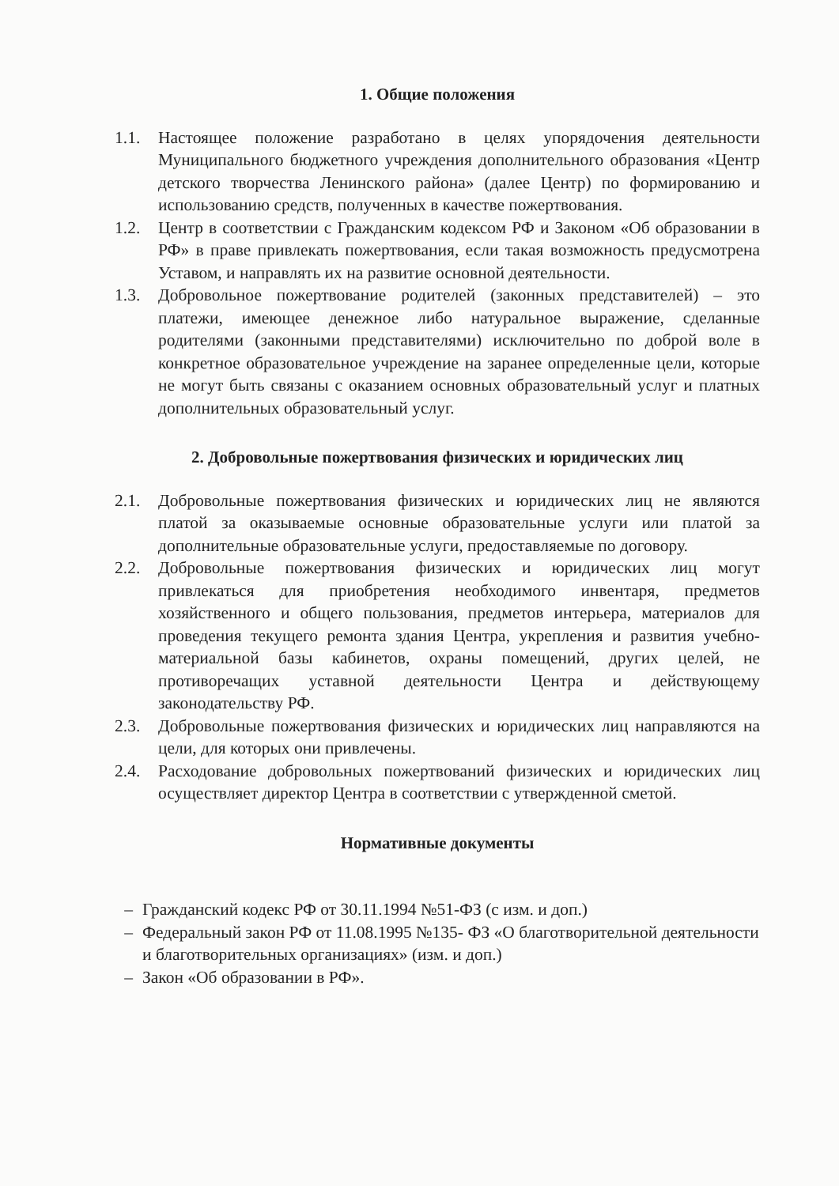1. Общие положения
1.1. Настоящее положение разработано в целях упорядочения деятельности Муниципального бюджетного учреждения дополнительного образования «Центр детского творчества Ленинского района» (далее Центр) по формированию и использованию средств, полученных в качестве пожертвования.
1.2. Центр в соответствии с Гражданским кодексом РФ и Законом «Об образовании в РФ» в праве привлекать пожертвования, если такая возможность предусмотрена Уставом, и направлять их на развитие основной деятельности.
1.3. Добровольное пожертвование родителей (законных представителей) – это платежи, имеющее денежное либо натуральное выражение, сделанные родителями (законными представителями) исключительно по доброй воле в конкретное образовательное учреждение на заранее определенные цели, которые не могут быть связаны с оказанием основных образовательный услуг и платных дополнительных образовательный услуг.
2. Добровольные пожертвования физических и юридических лиц
2.1. Добровольные пожертвования физических и юридических лиц не являются платой за оказываемые основные образовательные услуги или платой за дополнительные образовательные услуги, предоставляемые по договору.
2.2. Добровольные пожертвования физических и юридических лиц могут привлекаться для приобретения необходимого инвентаря, предметов хозяйственного и общего пользования, предметов интерьера, материалов для проведения текущего ремонта здания Центра, укрепления и развития учебно-материальной базы кабинетов, охраны помещений, других целей, не противоречащих уставной деятельности Центра и действующему законодательству РФ.
2.3. Добровольные пожертвования физических и юридических лиц направляются на цели, для которых они привлечены.
2.4. Расходование добровольных пожертвований физических и юридических лиц осуществляет директор Центра в соответствии с утвержденной сметой.
Нормативные документы
– Гражданский кодекс РФ от 30.11.1994 №51-ФЗ (с изм. и доп.)
– Федеральный закон РФ от 11.08.1995 №135- ФЗ «О благотворительной деятельности и благотворительных организациях» (изм. и доп.)
– Закон «Об образовании в РФ».